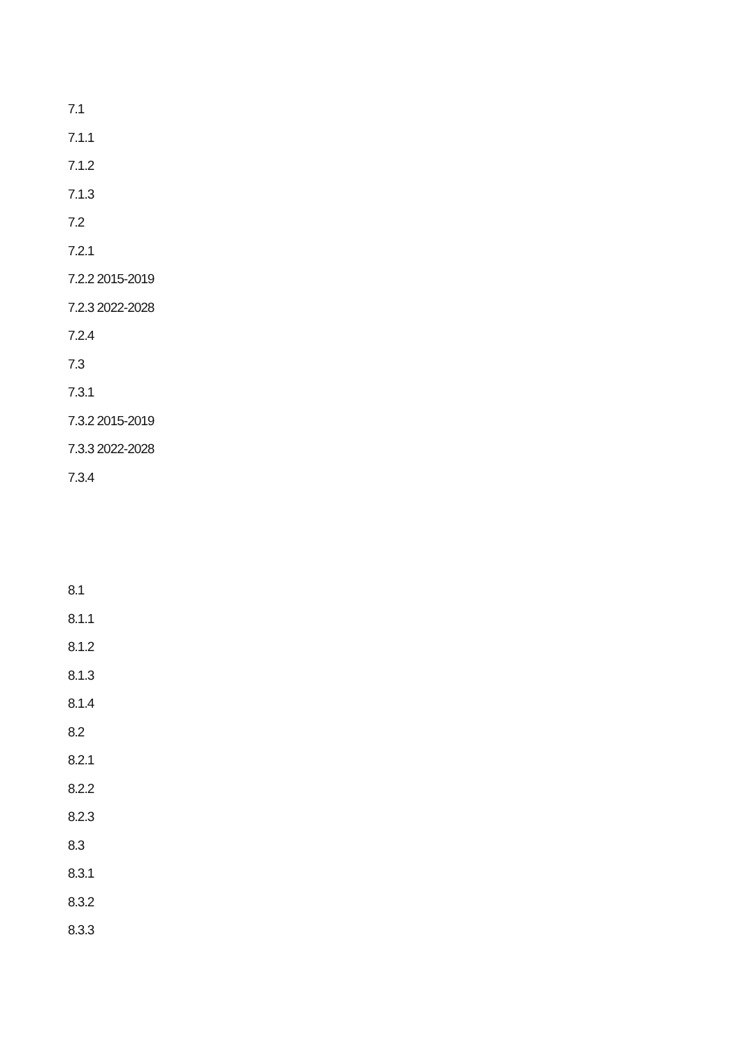7.1
7.1.1
7.1.2
7.1.3
7.2
7.2.1
7.2.2 2015-2019
7.2.3 2022-2028
7.2.4
7.3
7.3.1
7.3.2 2015-2019
7.3.3 2022-2028
7.3.4
8.1
8.1.1
8.1.2
8.1.3
8.1.4
8.2
8.2.1
8.2.2
8.2.3
8.3
8.3.1
8.3.2
8.3.3